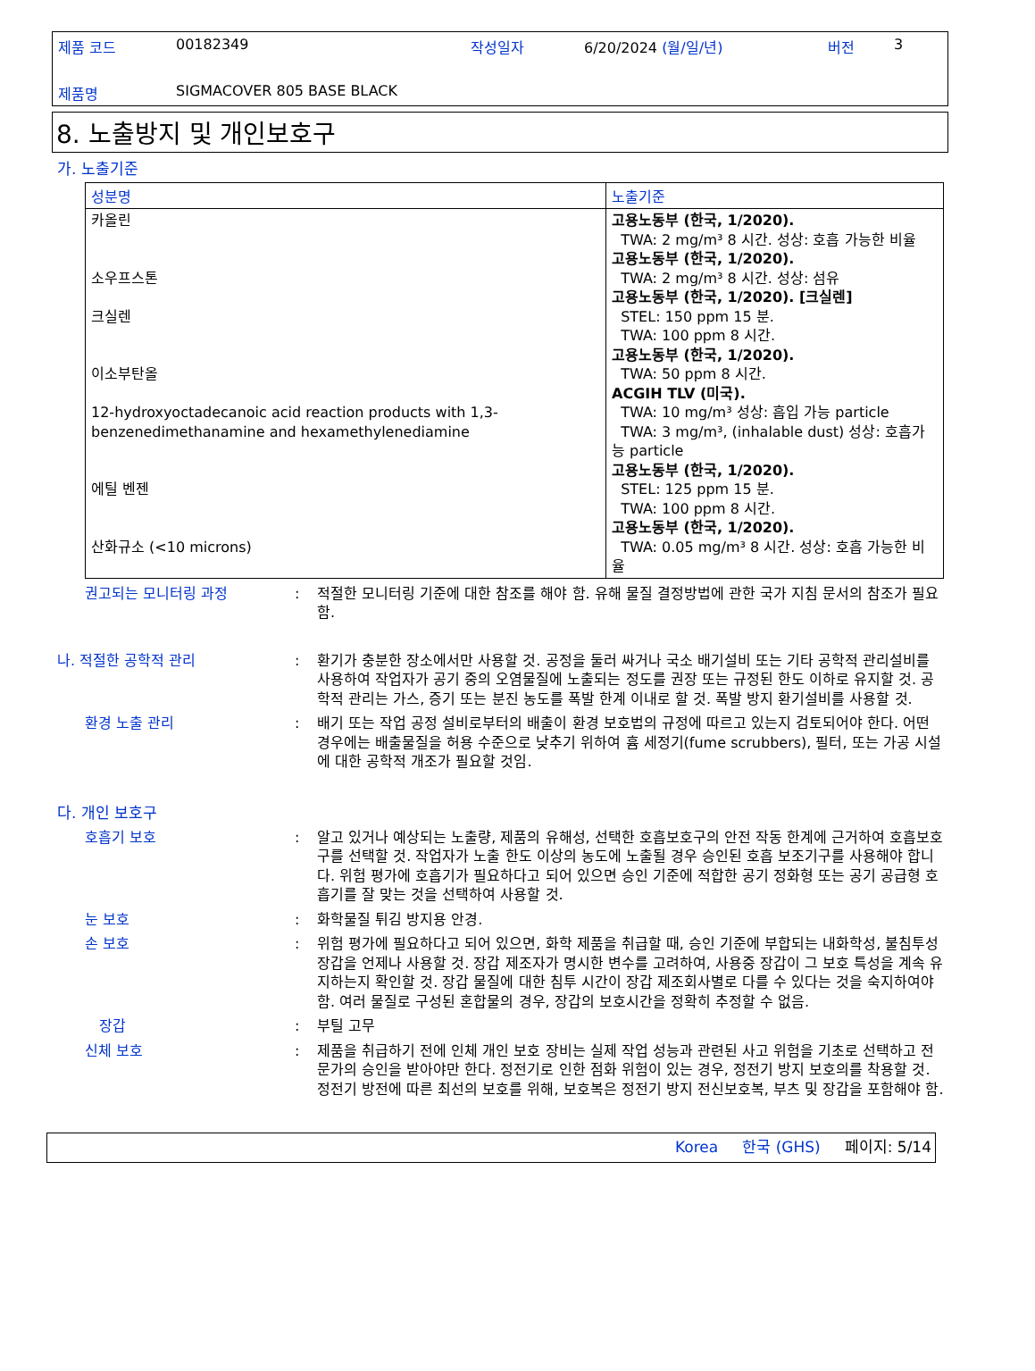제품 코드 00182349 작성일자 6/20/2024 (월/일/년) 버전 3
제품명 SIGMACOVER 805 BASE BLACK
8. 노출방지 및 개인보호구
가. 노출기준
| 성분명 | 노출기준 |
| --- | --- |
| 카올린 소우프스톤 크실렌 이소부탄올 12-hydroxyoctadecanoic acid reaction products with 1,3-benzenedimethanamine and hexamethylenediamine 에틸 벤젠 산화규소 (<10 microns) | 고용노동부 (한국, 1/2020). TWA: 2 mg/m³ 8 시간. 성상: 호흡 가능한 비율 고용노동부 (한국, 1/2020). TWA: 2 mg/m³ 8 시간. 성상: 섬유 고용노동부 (한국, 1/2020). [크실렌] STEL: 150 ppm 15 분. TWA: 100 ppm 8 시간. 고용노동부 (한국, 1/2020). TWA: 50 ppm 8 시간. ACGIH TLV (미국). TWA: 10 mg/m³ 성상: 흡입 가능 particle TWA: 3 mg/m³, (inhalable dust) 성상: 호흡가능 particle 고용노동부 (한국, 1/2020). STEL: 125 ppm 15 분. TWA: 100 ppm 8 시간. 고용노동부 (한국, 1/2020). TWA: 0.05 mg/m³ 8 시간. 성상: 호흡 가능한 비율 |
권고되는 모니터링 과정 : 적절한 모니터링 기준에 대한 참조를 해야 함. 유해 물질 결정방법에 관한 국가 지침 문서의 참조가 필요함.
나. 적절한 공학적 관리 : 환기가 충분한 장소에서만 사용할 것. 공정을 둘러 싸거나 국소 배기설비 또는 기타 공학적 관리설비를 사용하여 작업자가 공기 중의 오염물질에 노출되는 정도를 권장 또는 규정된 한도 이하로 유지할 것. 공학적 관리는 가스, 증기 또는 분진 농도를 폭발 한계 이내로 할 것. 폭발 방지 환기설비를 사용할 것.
환경 노출 관리 : 배기 또는 작업 공정 설비로부터의 배출이 환경 보호법의 규정에 따르고 있는지 검토되어야 한다. 어떤 경우에는 배출물질을 허용 수준으로 낮추기 위하여 흄 세정기(fume scrubbers), 필터, 또는 가공 시설에 대한 공학적 개조가 필요할 것임.
다. 개인 보호구
호흡기 보호 : 알고 있거나 예상되는 노출량, 제품의 유해성, 선택한 호흡보호구의 안전 작동 한계에 근거하여 호흡보호구를 선택할 것. 작업자가 노출 한도 이상의 농도에 노출될 경우 승인된 호흡 보조기구를 사용해야 합니다. 위험 평가에 호흡기가 필요하다고 되어 있으면 승인 기준에 적합한 공기 정화형 또는 공기 공급형 호흡기를 잘 맞는 것을 선택하여 사용할 것.
눈 보호 : 화학물질 튀김 방지용 안경.
손 보호 : 위험 평가에 필요하다고 되어 있으면, 화학 제품을 취급할 때, 승인 기준에 부합되는 내화학성, 불침투성 장갑을 언제나 사용할 것. 장갑 제조자가 명시한 변수를 고려하여, 사용중 장갑이 그 보호 특성을 계속 유지하는지 확인할 것. 장갑 물질에 대한 침투 시간이 장갑 제조회사별로 다를 수 있다는 것을 숙지하여야 함. 여러 물질로 구성된 혼합물의 경우, 장갑의 보호시간을 정확히 추정할 수 없음.
장갑 : 부틸 고무
신체 보호 : 제품을 취급하기 전에 인체 개인 보호 장비는 실제 작업 성능과 관련된 사고 위험을 기초로 선택하고 전문가의 승인을 받아야만 한다. 정전기로 인한 점화 위험이 있는 경우, 정전기 방지 보호의를 착용할 것. 정전기 방전에 따른 최선의 보호를 위해, 보호복은 정전기 방지 전신보호복, 부츠 및 장갑을 포함해야 함.
Korea 한국 (GHS) 페이지: 5/14